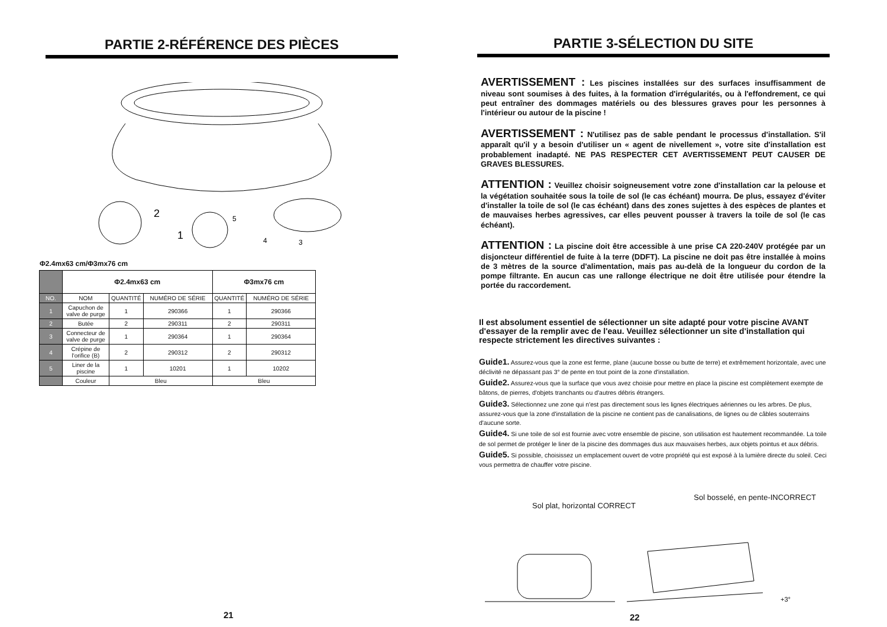PARTIE 2-RÉFÉRENCE DES PIÈCES
2
1
5
4
3
Φ2.4mx63 cm/Φ3mx76 cm
| | Φ2.4mx63 cm | | | Φ3mx76 cm | |
| --- | --- | --- | --- | --- | --- |
| NO. | NOM | QUANTITÉ | NUMÉRO DE SÉRIE | QUANTITÉ | NUMÉRO DE SÉRIE |
| 1 | Capuchon de valve de purge | 1 | 290366 | 1 | 290366 |
| 2 | Butée | 2 | 290311 | 2 | 290311 |
| 3 | Connecteur de valve de purge | 1 | 290364 | 1 | 290364 |
| 4 | Crépine de l'orifice (B) | 2 | 290312 | 2 | 290312 |
| 5 | Liner de la piscine | 1 | 10201 | 1 | 10202 |
| | Couleur | Bleu | | Bleu | |
21
PARTIE 3-SÉLECTION DU SITE
AVERTISSEMENT : Les piscines installées sur des surfaces insuffisamment de niveau sont soumises à des fuites, à la formation d'irrégularités, ou à l'effondrement, ce qui peut entraîner des dommages matériels ou des blessures graves pour les personnes à l'intérieur ou autour de la piscine !
AVERTISSEMENT : N'utilisez pas de sable pendant le processus d'installation. S'il apparaît qu'il y a besoin d'utiliser un « agent de nivellement », votre site d'installation est probablement inadapté. NE PAS RESPECTER CET AVERTISSEMENT PEUT CAUSER DE GRAVES BLESSURES.
ATTENTION : Veuillez choisir soigneusement votre zone d'installation car la pelouse et la végétation souhaitée sous la toile de sol (le cas échéant) mourra. De plus, essayez d'éviter d'installer la toile de sol (le cas échéant) dans des zones sujettes à des espèces de plantes et de mauvaises herbes agressives, car elles peuvent pousser à travers la toile de sol (le cas échéant).
ATTENTION : La piscine doit être accessible à une prise CA 220-240V protégée par un disjoncteur différentiel de fuite à la terre (DDFT). La piscine ne doit pas être installée à moins de 3 mètres de la source d'alimentation, mais pas au-delà de la longueur du cordon de la pompe filtrante. En aucun cas une rallonge électrique ne doit être utilisée pour étendre la portée du raccordement.
Il est absolument essentiel de sélectionner un site adapté pour votre piscine AVANT d'essayer de la remplir avec de l'eau. Veuillez sélectionner un site d'installation qui respecte strictement les directives suivantes :
Guide1. Assurez-vous que la zone est ferme, plane (aucune bosse ou butte de terre) et extrêmement horizontale, avec une déclivité ne dépassant pas 3° de pente en tout point de la zone d'installation.
Guide2. Assurez-vous que la surface que vous avez choisie pour mettre en place la piscine est complètement exempte de bâtons, de pierres, d'objets tranchants ou d'autres débris étrangers.
Guide3. Sélectionnez une zone qui n'est pas directement sous les lignes électriques aériennes ou les arbres. De plus, assurez-vous que la zone d'installation de la piscine ne contient pas de canalisations, de lignes ou de câbles souterrains d'aucune sorte.
Guide4. Si une toile de sol est fournie avec votre ensemble de piscine, son utilisation est hautement recommandée. La toile de sol permet de protéger le liner de la piscine des dommages dus aux mauvaises herbes, aux objets pointus et aux débris.
Guide5. Si possible, choisissez un emplacement ouvert de votre propriété qui est exposé à la lumière directe du soleil. Ceci vous permettra de chauffer votre piscine.
Sol plat, horizontal CORRECT Sol bosselé, en pente-INCORRECT
+3°
22